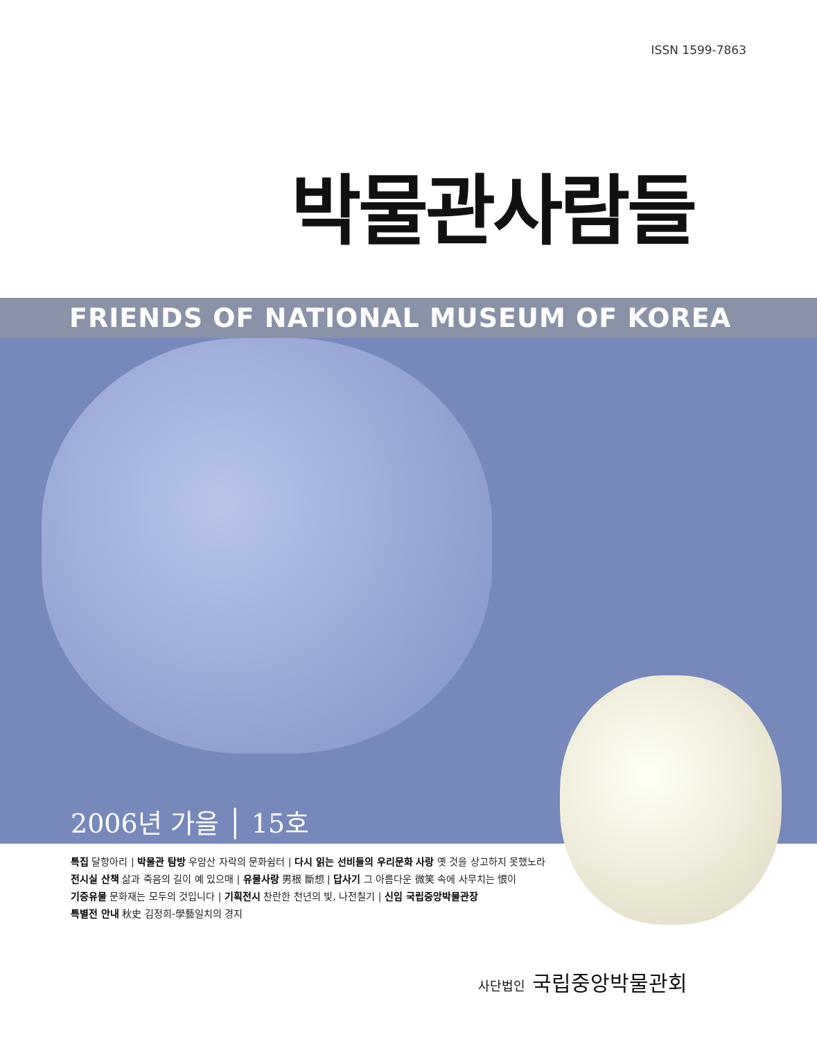ISSN 1599-7863
박물관사람들
FRIENDS OF NATIONAL MUSEUM OF KOREA
2006년 가을 │ 15호
특집 달항아리 | 박물관 탐방 우암산 자락의 문화쉼터 | 다시 읽는 선비들의 우리문화 사랑 옛 것을 상고하지 못했노라
전시실 산책 삶과 죽음의 길이 예 있으매 | 유물사랑 男根 斷想 | 답사기 그 아름다운 微笑 속에 사무치는 恨이
기증유물 문화재는 모두의 것입니다 | 기획전시 찬란한 천년의 빛, 나전칠기 | 신임 국립중앙박물관장
특별전 안내 秋史 김정희-學藝일치의 경지
사단법인 국립중앙박물관회